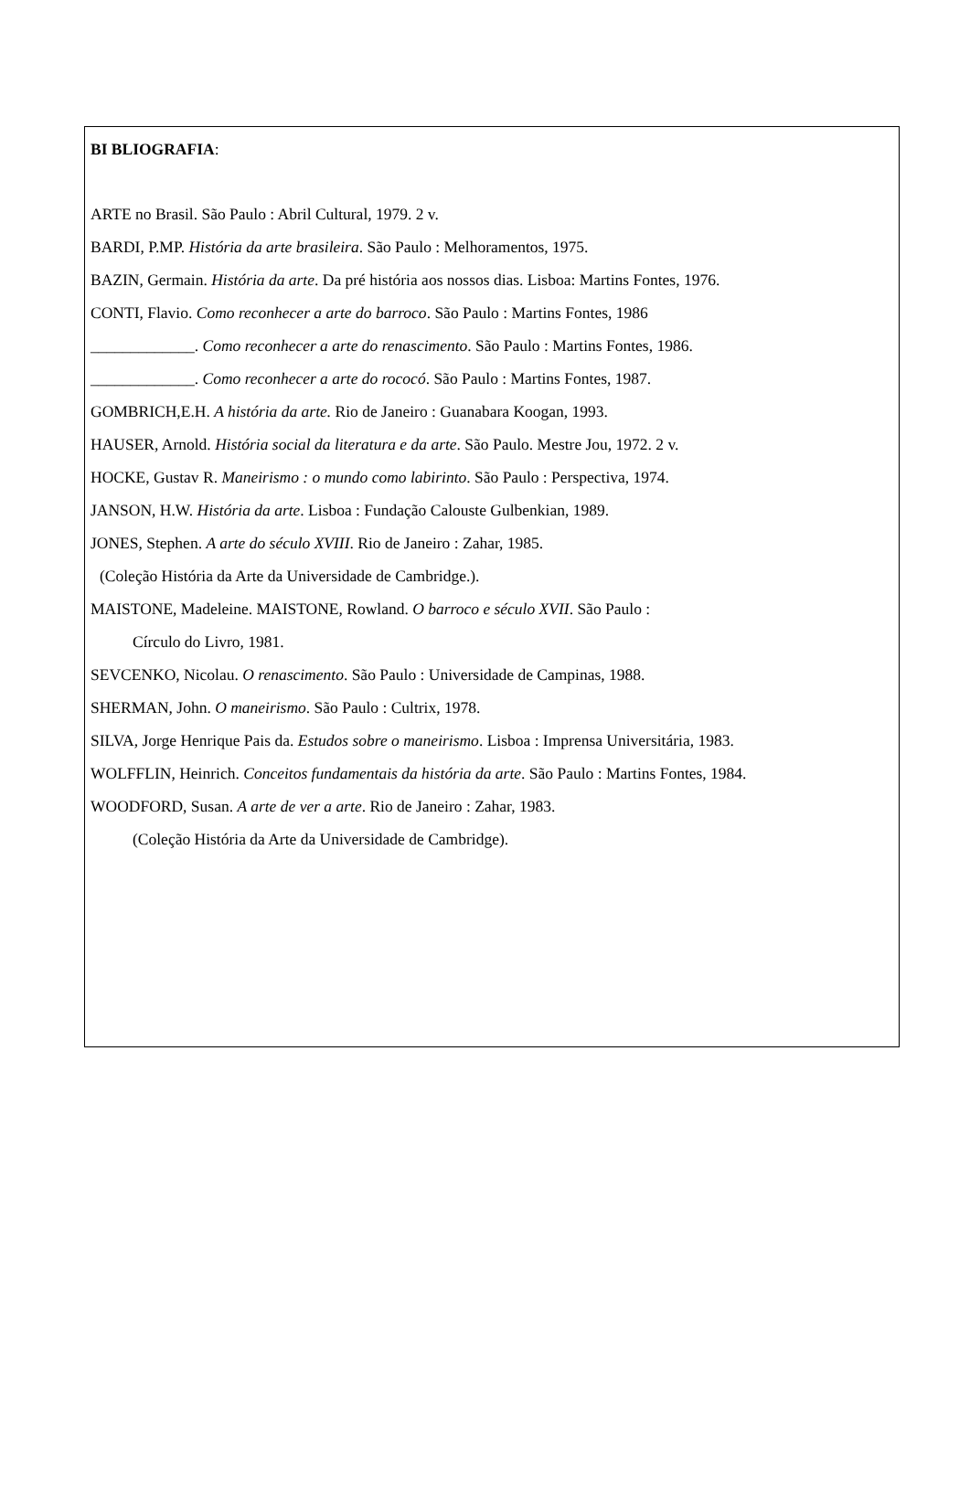BI BLIOGRAFIA:
ARTE no Brasil. São Paulo : Abril Cultural, 1979. 2 v.
BARDI, P.MP. História da arte brasileira. São Paulo : Melhoramentos, 1975.
BAZIN, Germain. História da arte. Da pré história aos nossos dias. Lisboa: Martins Fontes, 1976.
CONTI, Flavio. Como reconhecer a arte do barroco. São Paulo : Martins Fontes, 1986
_____________. Como reconhecer a arte do renascimento. São Paulo : Martins Fontes, 1986.
_____________. Como reconhecer a arte do rococó. São Paulo : Martins Fontes, 1987.
GOMBRICH,E.H. A história da arte. Rio de Janeiro : Guanabara Koogan, 1993.
HAUSER, Arnold. História social da literatura e da arte. São Paulo. Mestre Jou, 1972. 2 v.
HOCKE, Gustav R. Maneirismo : o mundo como labirinto. São Paulo : Perspectiva, 1974.
JANSON, H.W. História da arte. Lisboa : Fundação Calouste Gulbenkian, 1989.
JONES, Stephen. A arte do século XVIII. Rio de Janeiro : Zahar, 1985.
(Coleção História da Arte da Universidade de Cambridge.).
MAISTONE, Madeleine. MAISTONE, Rowland. O barroco e século XVII. São Paulo :
Círculo do Livro, 1981.
SEVCENKO, Nicolau. O renascimento. São Paulo : Universidade de Campinas, 1988.
SHERMAN, John. O maneirismo. São Paulo : Cultrix, 1978.
SILVA, Jorge Henrique Pais da. Estudos sobre o maneirismo. Lisboa : Imprensa Universitária, 1983.
WOLFFLIN, Heinrich. Conceitos fundamentais da história da arte. São Paulo : Martins Fontes, 1984.
WOODFORD, Susan. A arte de ver a arte. Rio de Janeiro : Zahar, 1983.
(Coleção História da Arte da Universidade de Cambridge).